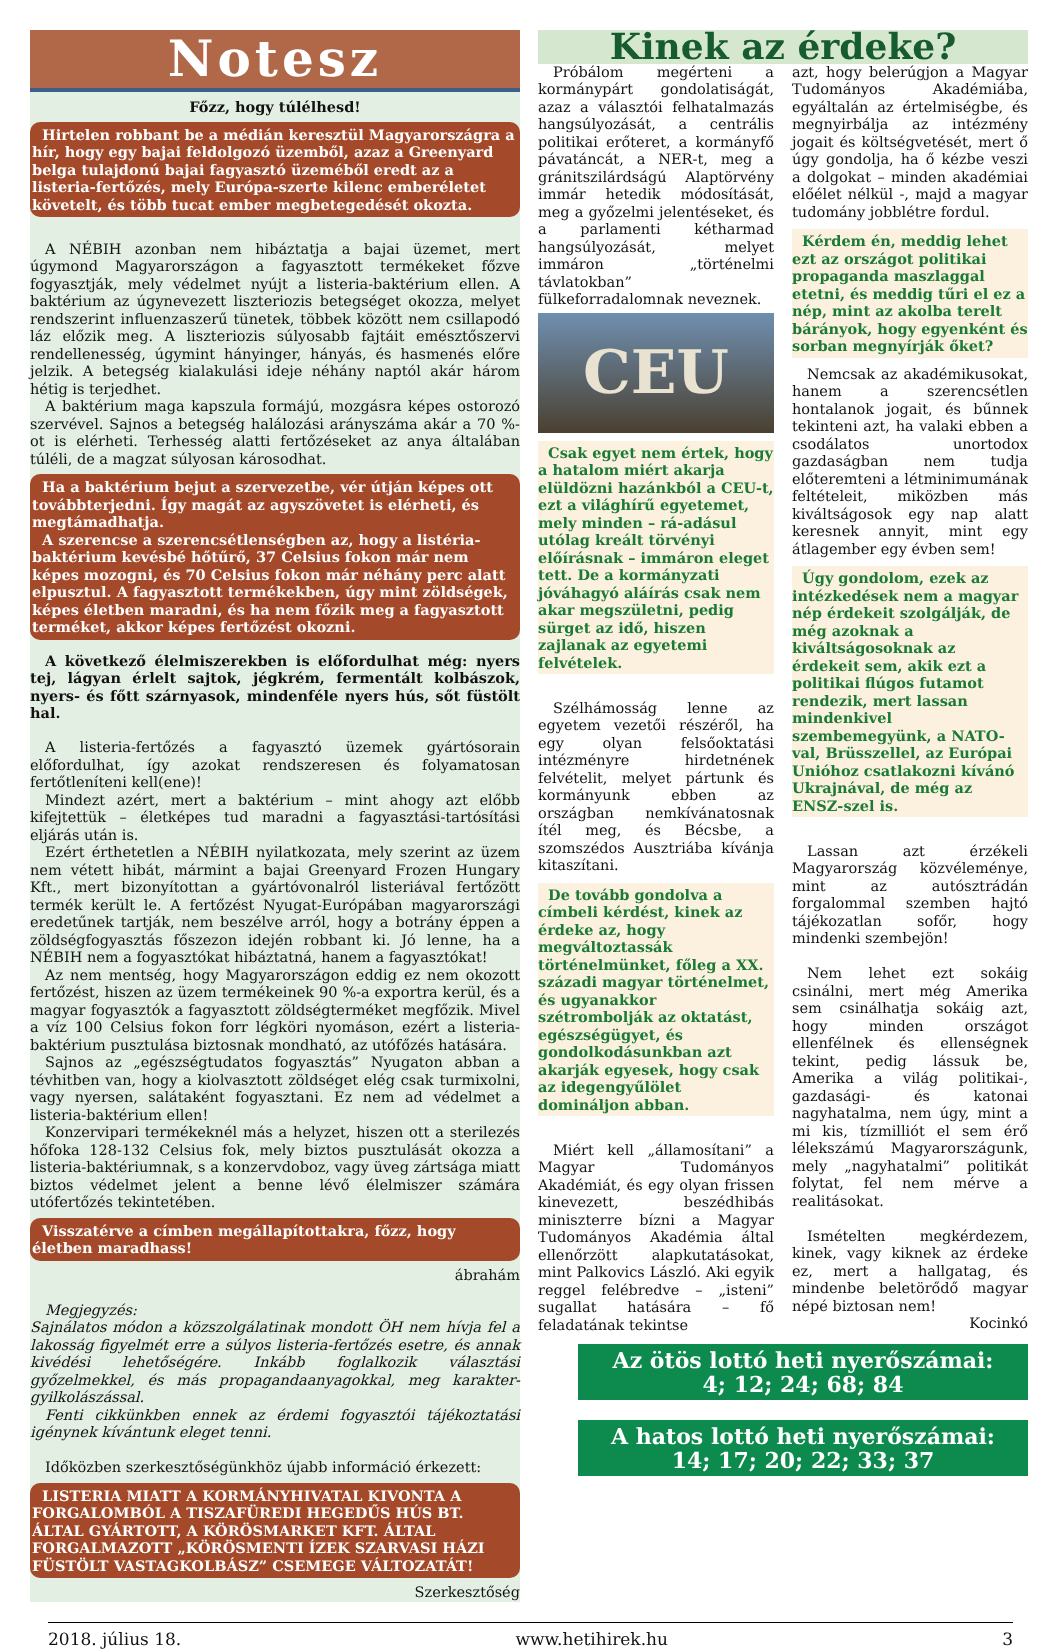Notesz
Főzz, hogy túlélhesd!
Hirtelen robbant be a médián keresztül Magyarországra a hír, hogy egy bajai feldolgozó üzemből, azaz a Greenyard belga tulajdonú bajai fagyasztó üzeméből eredt az a listeria-fertőzés, mely Európa-szerte kilenc emberéletet követelt, és több tucat ember megbetegedését okozta.
A NÉBIH azonban nem hibáztatja a bajai üzemet, mert úgymond Magyarországon a fagyasztott termékeket főzve fogyasztják, mely védelmet nyújt a listeria-baktérium ellen. A baktérium az úgynevezett liszteriozis betegséget okozza, melyet rendszerint influenzaszerű tünetek, többek között nem csillapodó láz előzik meg. A liszteriozis súlyosabb fajtáit emésztőszervi rendellenesség, úgymint hányinger, hányás, és hasmenés előre jelzik. A betegség kialakulási ideje néhány naptól akár három hétig is terjedhet.
A baktérium maga kapszula formájú, mozgásra képes ostorozó szervével. Sajnos a betegség halálozási arányszáma akár a 70 %-ot is elérheti. Terhesség alatti fertőzéseket az anya általában túléli, de a magzat súlyosan károsodhat.
Ha a baktérium bejut a szervezetbe, vér útján képes ott továbbterjedni. Így magát az agyszövetet is elérheti, és megtámadhatja.
A szerencse a szerencsétlenségben az, hogy a listéria-baktérium kevésbé hőtűrő, 37 Celsius fokon már nem képes mozogni, és 70 Celsius fokon már néhány perc alatt elpusztul. A fagyasztott termékekben, úgy mint zöldségek, képes életben maradni, és ha nem főzik meg a fagyasztott terméket, akkor képes fertőzést okozni.
A következő élelmiszerekben is előfordulhat még: nyers tej, lágyan érlelt sajtok, jégkrém, fermentált kolbászok, nyers- és főtt szárnyasok, mindenféle nyers hús, sőt füstölt hal.
A listeria-fertőzés a fagyasztó üzemek gyártósorain előfordulhat, így azokat rendszeresen és folyamatosan fertőtleníteni kell(ene)!
Mindezt azért, mert a baktérium – mint ahogy azt előbb kifejtettük – életképes tud maradni a fagyasztási-tartósítási eljárás után is.
Ezért érthetetlen a NÉBIH nyilatkozata, mely szerint az üzem nem vétett hibát, mármint a bajai Greenyard Frozen Hungary Kft., mert bizonyítottan a gyártóvonalról listeriával fertőzött termék került le. A fertőzést Nyugat-Európában magyarországi eredetűnek tartják, nem beszélve arról, hogy a botrány éppen a zöldségfogyasztás főszezon idején robbant ki. Jó lenne, ha a NÉBIH nem a fogyasztókat hibáztatná, hanem a fagyasztókat!
Az nem mentség, hogy Magyarországon eddig ez nem okozott fertőzést, hiszen az üzem termékeinek 90 %-a exportra kerül, és a magyar fogyasztók a fagyasztott zöldségterméket megfőzik. Mivel a víz 100 Celsius fokon forr légköri nyomáson, ezért a listeria-baktérium pusztulása biztosnak mondható, az utófőzés hatására.
Sajnos az „egészségtudatos fogyasztás” Nyugaton abban a tévhitben van, hogy a kiolvasztott zöldséget elég csak turmixolni, vagy nyersen, salátaként fogyasztani. Ez nem ad védelmet a listeria-baktérium ellen!
Konzervipari termékeknél más a helyzet, hiszen ott a sterilezés hőfoka 128-132 Celsius fok, mely biztos pusztulását okozza a listeria-baktériumnak, s a konzervdoboz, vagy üveg zártsága miatt biztos védelmet jelent a benne lévő élelmiszer számára utófertőzés tekintetében.
Visszatérve a címben megállapítottakra, főzz, hogy életben maradhass!
ábrahám
Megjegyzés:
Sajnálatos módon a közszolgálatinak mondott ÖH nem hívja fel a lakosság figyelmét erre a súlyos listeria-fertőzés esetre, és annak kivédési lehetőségére. Inkább foglalkozik választási győzelmekkel, és más propagandaanyagokkal, meg karakter-gyilkolászással.
Fenti cikkünkben ennek az érdemi fogyasztói tájékoztatási igénynek kívántunk eleget tenni.
Időközben szerkesztőségünkhöz újabb információ érkezett:
LISTERIA MIATT A KORMÁNYHIVATAL KIVONTA A FORGALOMBÓL A TISZAFÜREDI HEGEDŰS HÚS BT. ÁLTAL GYÁRTOTT, A KÖRÖSMARKET KFT. ÁLTAL FORGALMAZOTT „KÖRÖSMENTI ÍZEK SZARVASI HÁZI FÜSTÖLT VASTAGKOLBÁSZ” CSEMEGE VÁLTOZATÁT!
Szerkesztőség
Kinek az érdeke?
Próbálom megérteni a kormánypárt gondolatiságát, azaz a választói felhatalmazás hangsúlyozását, a centrális politikai erőteret, a kormányfő pávatáncát, a NER-t, meg a gránitszilárdságú Alaptörvény immár hetedik módosítását, meg a győzelmi jelentéseket, és a parlamenti kétharmad hangsúlyozását, melyet immáron „történelmi távlatokban” fülkeforradalomnak neveznek.
CEU
Csak egyet nem értek, hogy a hatalom miért akarja elüldözni hazánkból a CEU-t, ezt a világhírű egyetemet, mely minden – rá-adásul utólag kreált törvényi előírásnak – immáron eleget tett. De a kormányzati jóváhagyó aláírás csak nem akar megszületni, pedig sürget az idő, hiszen zajlanak az egyetemi felvételek.
Szélhámosság lenne az egyetem vezetői részéről, ha egy olyan felsőoktatási intézményre hirdetnének felvételit, melyet pártunk és kormányunk ebben az országban nemkívánatosnak ítél meg, és Bécsbe, a szomszédos Ausztriába kívánja kitaszítani.
De tovább gondolva a címbeli kérdést, kinek az érdeke az, hogy megváltoztassák történelmünket, főleg a XX. századi magyar történelmet, és ugyanakkor szétrombolják az oktatást, egészségügyet, és gondolkodásunkban azt akarják egyesek, hogy csak az idegengyűlölet domináljon abban.
Miért kell „államosítani” a Magyar Tudományos Akadémiát, és egy olyan frissen kinevezett, beszédhibás miniszterre bízni a Magyar Tudományos Akadémia által ellenőrzött alapkutatásokat, mint Palkovics László. Aki egyik reggel felébredve – „isteni” sugallat hatására – fő feladatának tekintse
azt, hogy belerúgjon a Magyar Tudományos Akadémiába, egyáltalán az értelmiségbe, és megnyirbálja az intézmény jogait és költségvetését, mert ő úgy gondolja, ha ő kézbe veszi a dolgokat – minden akadémiai előélet nélkül -, majd a magyar tudomány jobblétre fordul.
Kérdem én, meddig lehet ezt az országot politikai propaganda maszlaggal etetni, és meddig tűri el ez a nép, mint az akolba terelt bárányok, hogy egyenként és sorban megnyírják őket?
Nemcsak az akadémikusokat, hanem a szerencsétlen hontalanok jogait, és bűnnek tekinteni azt, ha valaki ebben a csodálatos unortodox gazdaságban nem tudja előteremteni a létminimumának feltételeit, miközben más kiváltságosok egy nap alatt keresnek annyit, mint egy átlagember egy évben sem!
Úgy gondolom, ezek az intézkedések nem a magyar nép érdekeit szolgálják, de még azoknak a kiváltságosoknak az érdekeit sem, akik ezt a politikai flúgos futamot rendezik, mert lassan mindenkivel szembemegyünk, a NATO-val, Brüsszellel, az Európai Unióhoz csatlakozni kívánó Ukrajnával, de még az ENSZ-szel is.
Lassan azt érzékeli Magyarország közvéleménye, mint az autósztrádán forgalommal szemben hajtó tájékozatlan sofőr, hogy mindenki szembejön!
Nem lehet ezt sokáig csinálni, mert még Amerika sem csinálhatja sokáig azt, hogy minden országot ellenfélnek és ellenségnek tekint, pedig lássuk be, Amerika a világ politikai-, gazdasági- és katonai nagyhatalma, nem úgy, mint a mi kis, tízmilliót el sem érő lélekszámú Magyarországunk, mely „nagyhatalmi” politikát folytat, fel nem mérve a realitásokat.
Ismételten megkérdezem, kinek, vagy kiknek az érdeke ez, mert a hallgatag, és mindenbe beletörődő magyar népé biztosan nem!
Kocinkó
Az ötös lottó heti nyerőszámai:
4; 12; 24; 68; 84
A hatos lottó heti nyerőszámai:
14; 17; 20; 22; 33; 37
2018. július 18. www.hetihirek.hu 3